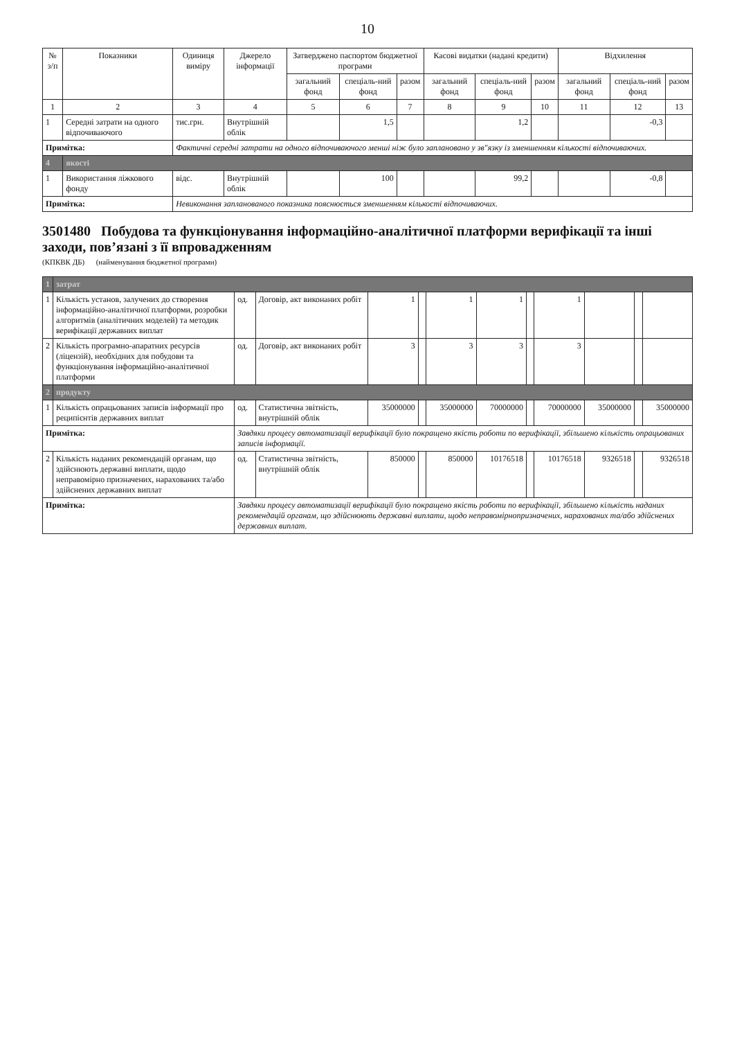10
| № з/п | Показники | Одиниця виміру | Джерело інформації | Затверджено паспортом бюджетної програми | | | Касові видатки (надані кредити) | | | Відхилення | | |
| --- | --- | --- | --- | --- | --- | --- | --- | --- | --- | --- | --- | --- |
| | | | | загальний фонд | спеціаль-ний фонд | разом | загальний фонд | спеціаль-ний фонд | разом | загальний фонд | спеціаль-ний фонд | разом |
| 1 | 2 | 3 | 4 | 5 | 6 | 7 | 8 | 9 | 10 | 11 | 12 | 13 |
| 1 | Середні затрати на одного відпочиваючого | тис.грн. | Внутрішній облік | | 1,5 | | | 1,2 | | | -0,3 | |
| Примітка: | | Фактичні середні затрати на одного відпочиваючого менші ніж було заплановано у зв"язку із зменшенням кількості відпочиваючих. | | | | | | | | | | |
| 4 | якості | | | | | | | | | | | |
| 1 | Використання ліжкового фонду | відс. | Внутрішній облік | | 100 | | | 99,2 | | | -0,8 | |
| Примітка: | | Невиконання запланованого показника пояснюється зменшенням кількості відпочиваючих. | | | | | | | | | | |
3501480 Побудова та функціонування інформаційно-аналітичної платформи верифікації та інші заходи, пов’язані з її впровадженням
(КПКВК ДБ) (найменування бюджетної програми)
| 1 | затрат | | | | | | | | | | | |
| 1 | Кількість установ, залучених до створення інформаційно-аналітичної платформи, розробки алгоритмів (аналітичних моделей) та методик верифікації державних виплат | од. | Договір, акт виконаних робіт | 1 | | 1 | 1 | | 1 | | | |
| 2 | Кількість програмно-апаратних ресурсів (ліцензій), необхідних для побудови та функціонування інформаційно-аналітичної платформи | од. | Договір, акт виконаних робіт | 3 | | 3 | 3 | | 3 | | | |
| 2 | продукту | | | | | | | | | | | |
| 1 | Кількість опрацьованих записів інформації про реципієнтів державних виплат | од. | Статистична звітність, внутрішній облік | 35000000 | | 35000000 | 70000000 | | 70000000 | 35000000 | | 35000000 |
| Примітка: | | Завдяки процесу автоматизації верифікації було покращено якість роботи по верифікації, збільшено кількість опрацьованих записів інформації. | | | | | | | | | | |
| 2 | Кількість наданих рекомендацій органам, що здійснюють державні виплати, щодо неправомірно призначених, нарахованих та/або здійснених державних виплат | од. | Статистична звітність, внутрішній облік | 850000 | | 850000 | 10176518 | | 10176518 | 9326518 | | 9326518 |
| Примітка: | | Завдяки процесу автоматизації верифікації було покращено якість роботи по верифікації, збільшено кількість наданих рекомендацій органам, що здійснюють державні виплати, щодо неправомірнопризначених, нарахованих та/або здійснених державних виплат. | | | | | | | | | | |